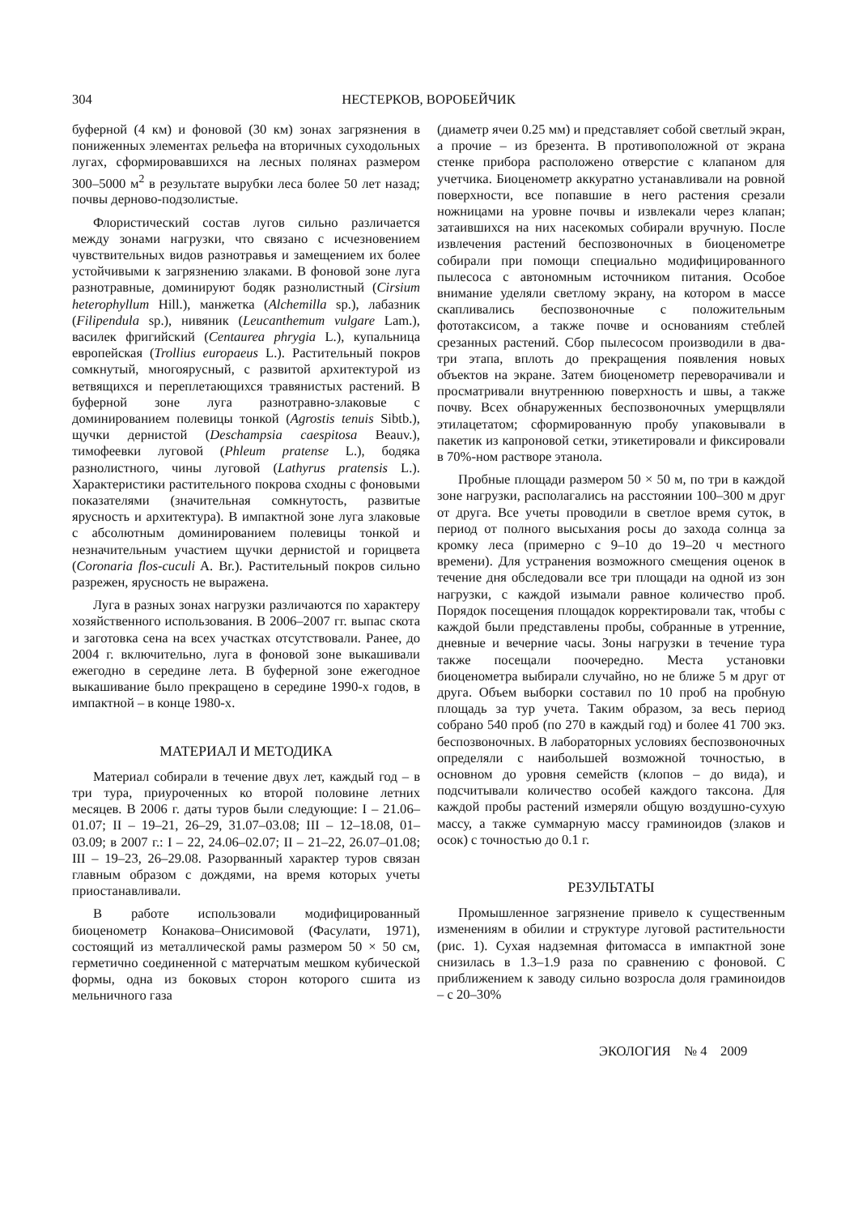304 НЕСТЕРКОВ, ВОРОБЕЙЧИК
буферной (4 км) и фоновой (30 км) зонах загрязнения в пониженных элементах рельефа на вторичных суходольных лугах, сформировавшихся на лесных полянах размером 300–5000 м<sup>2</sup> в результате вырубки леса более 50 лет назад; почвы дерново-подзолистые.
Флористический состав лугов сильно различается между зонами нагрузки, что связано с исчезновением чувствительных видов разнотравья и замещением их более устойчивыми к загрязнению злаками. В фоновой зоне луга разнотравные, доминируют бодяк разнолистный (Cirsium heterophyllum Hill.), манжетка (Alchemilla sp.), лабазник (Filipendula sp.), нивяник (Leucanthemum vulgare Lam.), василек фригийский (Centaurea phrygia L.), купальница европейская (Trollius europaeus L.). Растительный покров сомкнутый, многоярусный, с развитой архитектурой из ветвящихся и переплетающихся травянистых растений. В буферной зоне луга разнотравно-злаковые с доминированием полевицы тонкой (Agrostis tenuis Sibtb.), щучки дернистой (Deschampsia caespitosa Beauv.), тимофеевки луговой (Phleum pratense L.), бодяка разнолистного, чины луговой (Lathyrus pratensis L.). Характеристики растительного покрова сходны с фоновыми показателями (значительная сомкнутость, развитые ярусность и архитектура). В импактной зоне луга злаковые с абсолютным доминированием полевицы тонкой и незначительным участием щучки дернистой и горицвета (Coronaria flos-cuculi A. Br.). Растительный покров сильно разрежен, ярусность не выражена.
Луга в разных зонах нагрузки различаются по характеру хозяйственного использования. В 2006–2007 гг. выпас скота и заготовка сена на всех участках отсутствовали. Ранее, до 2004 г. включительно, луга в фоновой зоне выкашивали ежегодно в середине лета. В буферной зоне ежегодное выкашивание было прекращено в середине 1990-х годов, в импактной – в конце 1980-х.
МАТЕРИАЛ И МЕТОДИКА
Материал собирали в течение двух лет, каждый год – в три тура, приуроченных ко второй половине летних месяцев. В 2006 г. даты туров были следующие: I – 21.06–01.07; II – 19–21, 26–29, 31.07–03.08; III – 12–18.08, 01–03.09; в 2007 г.: I – 22, 24.06–02.07; II – 21–22, 26.07–01.08; III – 19–23, 26–29.08. Разорванный характер туров связан главным образом с дождями, на время которых учеты приостанавливали.
В работе использовали модифицированный биоценометр Конакова–Онисимовой (Фасулати, 1971), состоящий из металлической рамы размером 50 × 50 см, герметично соединенной с матерчатым мешком кубической формы, одна из боковых сторон которого сшита из мельничного газа
(диаметр ячеи 0.25 мм) и представляет собой светлый экран, а прочие – из брезента. В противоположной от экрана стенке прибора расположено отверстие с клапаном для учетчика. Биоценометр аккуратно устанавливали на ровной поверхности, все попавшие в него растения срезали ножницами на уровне почвы и извлекали через клапан; затаившихся на них насекомых собирали вручную. После извлечения растений беспозвоночных в биоценометре собирали при помощи специально модифицированного пылесоса с автономным источником питания. Особое внимание уделяли светлому экрану, на котором в массе скапливались беспозвоночные с положительным фототаксисом, а также почве и основаниям стеблей срезанных растений. Сбор пылесосом производили в два-три этапа, вплоть до прекращения появления новых объектов на экране. Затем биоценометр переворачивали и просматривали внутреннюю поверхность и швы, а также почву. Всех обнаруженных беспозвоночных умерщвляли этилацетатом; сформированную пробу упаковывали в пакетик из капроновой сетки, этикетировали и фиксировали в 70%-ном растворе этанола.
Пробные площади размером 50 × 50 м, по три в каждой зоне нагрузки, располагались на расстоянии 100–300 м друг от друга. Все учеты проводили в светлое время суток, в период от полного высыхания росы до захода солнца за кромку леса (примерно с 9–10 до 19–20 ч местного времени). Для устранения возможного смещения оценок в течение дня обследовали все три площади на одной из зон нагрузки, с каждой изымали равное количество проб. Порядок посещения площадок корректировали так, чтобы с каждой были представлены пробы, собранные в утренние, дневные и вечерние часы. Зоны нагрузки в течение тура также посещали поочередно. Места установки биоценометра выбирали случайно, но не ближе 5 м друг от друга. Объем выборки составил по 10 проб на пробную площадь за тур учета. Таким образом, за весь период собрано 540 проб (по 270 в каждый год) и более 41 700 экз. беспозвоночных. В лабораторных условиях беспозвоночных определяли с наибольшей возможной точностью, в основном до уровня семейств (клопов – до вида), и подсчитывали количество особей каждого таксона. Для каждой пробы растений измеряли общую воздушно-сухую массу, а также суммарную массу граминоидов (злаков и осок) с точностью до 0.1 г.
РЕЗУЛЬТАТЫ
Промышленное загрязнение привело к существенным изменениям в обилии и структуре луговой растительности (рис. 1). Сухая надземная фитомасса в импактной зоне снизилась в 1.3–1.9 раза по сравнению с фоновой. С приближением к заводу сильно возросла доля граминоидов – с 20–30%
ЭКОЛОГИЯ № 4 2009